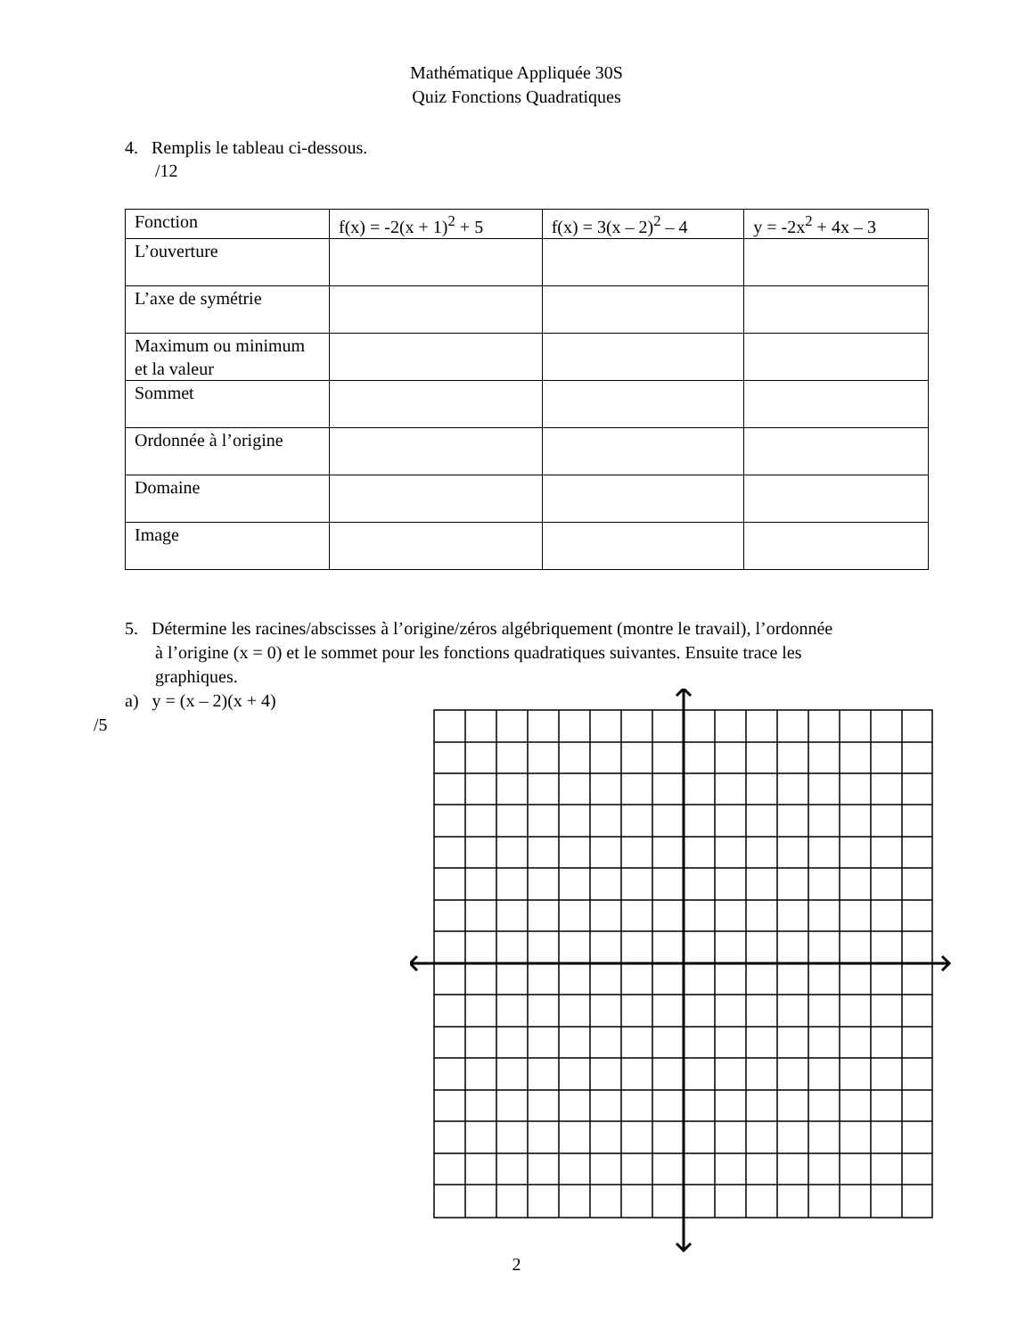Mathématique Appliquée 30S
Quiz Fonctions Quadratiques
4. Remplis le tableau ci-dessous.
/12
| Fonction | f(x) = -2(x + 1)<sup>2</sup> + 5 | f(x) = 3(x – 2)<sup>2</sup> – 4 | y = -2x<sup>2</sup> + 4x – 3 |
| L’ouverture | | | |
| L’axe de symétrie | | | |
| Maximum ou minimum et la valeur | | | |
| Sommet | | | |
| Ordonnée à l’origine | | | |
| Domaine | | | |
| Image | | | |
5. Détermine les racines/abscisses à l’origine/zéros algébriquement (montre le travail), l’ordonnée
à l’origine (x = 0) et le sommet pour les fonctions quadratiques suivantes. Ensuite trace les
graphiques.
a) y = (x – 2)(x + 4)
/5
2